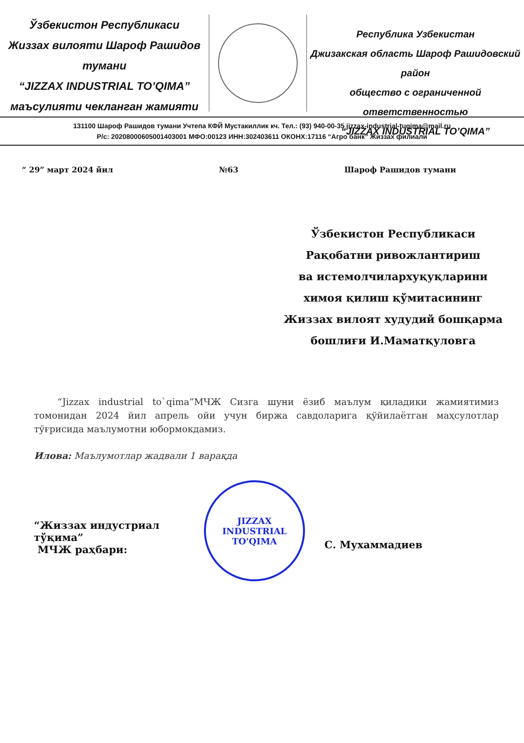Ўзбекистон Республикаси
Жиззах вилояти Шароф Рашидов тумани
“JIZZAX INDUSTRIAL TO’QIMA”
маъсулияти чекланган жамияти
Республика Узбекистан
Джизакская область Шароф Рашидовский район
общество с ограниченной ответственностью
“JIZZAX INDUSTRIAL TO’QIMA”
131100 Шароф Рашидов тумани Учтепа КФЙ Мустакиллик кч. Тел.: (93) 940-00-35 jizzax-industrial-tuqima@mail.ru
Р/с: 20208000605001403001 МФО:00123 ИНН:302403611 ОКОНХ:17116 “Агро банк” Жиззах филиали
“ 29” март 2024 йил №63 Шароф Рашидов тумани
Ўзбекистон Республикаси
Рақобатни ривожлантириш
ва истемолчилархуқуқларини
химоя қилиш қўмитасининг
Жиззах вилоят худудий бошқарма
бошлиғи И.Маматқуловга
“Jizzax industrial to`qima”МЧЖ Сизга шуни ёзиб маълум қиладики жамиятимиз томонидан 2024 йил апрель ойи учун биржа савдоларига қўйилаётган маҳсулотлар тўғрисида маълумотни юбормокдамиз.
Илова: Маълумотлар жадвали 1 варақда
“Жиззах индустриал тўқима”
МЧЖ раҳбари:
JIZZAX
INDUSTRIAL
TO'QIMA
С. Мухаммадиев